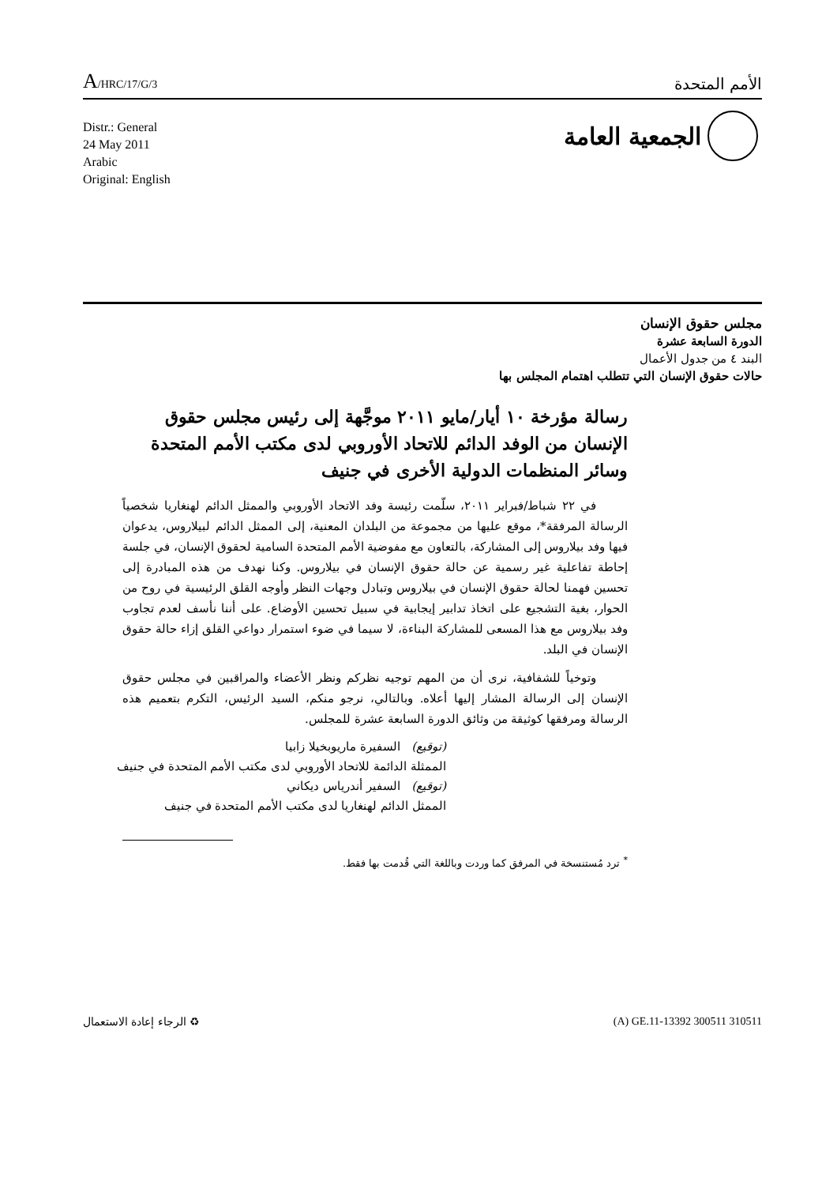A/HRC/17/G/3
الأمم المتحدة
Distr.: General
24 May 2011
Arabic
Original: English
الجمعية العامة
مجلس حقوق الإنسان
الدورة السابعة عشرة
البند ٤ من جدول الأعمال
حالات حقوق الإنسان التي تتطلب اهتمام المجلس بها
رسالة مؤرخة ١٠ أيار/مايو ٢٠١١ موجَّهة إلى رئيس مجلس حقوق الإنسان من الوفد الدائم للاتحاد الأوروبي لدى مكتب الأمم المتحدة وسائر المنظمات الدولية الأخرى في جنيف
في ٢٢ شباط/فبراير ٢٠١١، سلّمت رئيسة وفد الاتحاد الأوروبي والممثل الدائم لهنغاريا شخصياً الرسالة المرفقة*، موقع عليها من مجموعة من البلدان المعنية، إلى الممثل الدائم لبيلاروس، يدعوان فيها وفد بيلاروس إلى المشاركة، بالتعاون مع مفوضية الأمم المتحدة السامية لحقوق الإنسان، في جلسة إحاطة تفاعلية غير رسمية عن حالة حقوق الإنسان في بيلاروس. وكنا نهدف من هذه المبادرة إلى تحسين فهمنا لحالة حقوق الإنسان في بيلاروس وتبادل وجهات النظر وأوجه القلق الرئيسية في روح من الحوار، بغية التشجيع على اتخاذ تدابير إيجابية في سبيل تحسين الأوضاع. على أننا نأسف لعدم تجاوب وفد بيلاروس مع هذا المسعى للمشاركة البناءة، لا سيما في ضوء استمرار دواعي القلق إزاء حالة حقوق الإنسان في البلد.
وتوخياً للشفافية، نرى أن من المهم توجيه نظركم ونظر الأعضاء والمراقبين في مجلس حقوق الإنسان إلى الرسالة المشار إليها أعلاه. وبالتالي، نرجو منكم، السيد الرئيس، التكرم بتعميم هذه الرسالة ومرفقها كوثيقة من وثائق الدورة السابعة عشرة للمجلس.
(توقيع) السفيرة ماريوبخيلا زابيا
الممثلة الدائمة للاتحاد الأوروبي لدى مكتب الأمم المتحدة في جنيف
(توقيع) السفير أندرياس ديكاني
الممثل الدائم لهنغاريا لدى مكتب الأمم المتحدة في جنيف
<sup>*</sup> ترد مُستنسخة في المرفق كما وردت وباللغة التي قُدمت بها فقط.
الرجاء إعادة الاستعمال ♻ (A) GE.11-13392 300511 310511